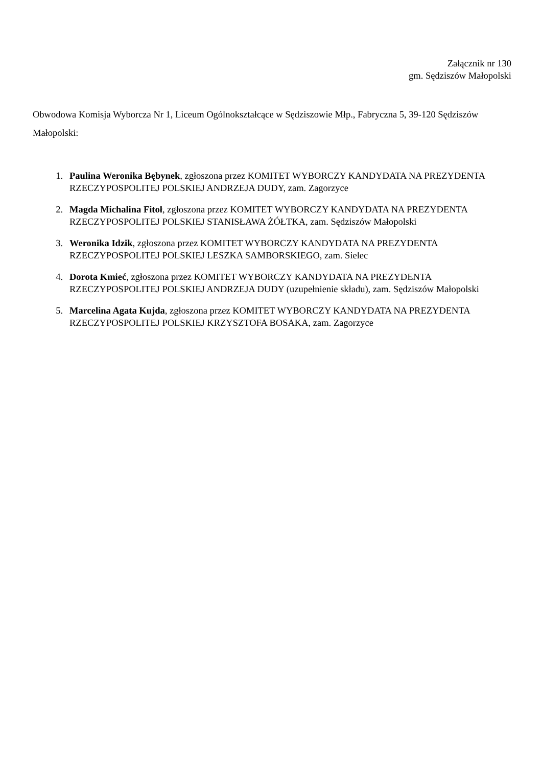Załącznik nr 130
gm. Sędziszów Małopolski
Obwodowa Komisja Wyborcza Nr 1, Liceum Ogólnokształcące w Sędziszowie Młp., Fabryczna 5, 39-120 Sędziszów Małopolski:
1. Paulina Weronika Bębynek, zgłoszona przez KOMITET WYBORCZY KANDYDATA NA PREZYDENTA RZECZYPOSPOLITEJ POLSKIEJ ANDRZEJA DUDY, zam. Zagorzyce
2. Magda Michalina Fitoł, zgłoszona przez KOMITET WYBORCZY KANDYDATA NA PREZYDENTA RZECZYPOSPOLITEJ POLSKIEJ STANISŁAWA ŻÓŁTKA, zam. Sędziszów Małopolski
3. Weronika Idzik, zgłoszona przez KOMITET WYBORCZY KANDYDATA NA PREZYDENTA RZECZYPOSPOLITEJ POLSKIEJ LESZKA SAMBORSKIEGO, zam. Sielec
4. Dorota Kmieć, zgłoszona przez KOMITET WYBORCZY KANDYDATA NA PREZYDENTA RZECZYPOSPOLITEJ POLSKIEJ ANDRZEJA DUDY (uzupełnienie składu), zam. Sędziszów Małopolski
5. Marcelina Agata Kujda, zgłoszona przez KOMITET WYBORCZY KANDYDATA NA PREZYDENTA RZECZYPOSPOLITEJ POLSKIEJ KRZYSZTOFA BOSAKA, zam. Zagorzyce